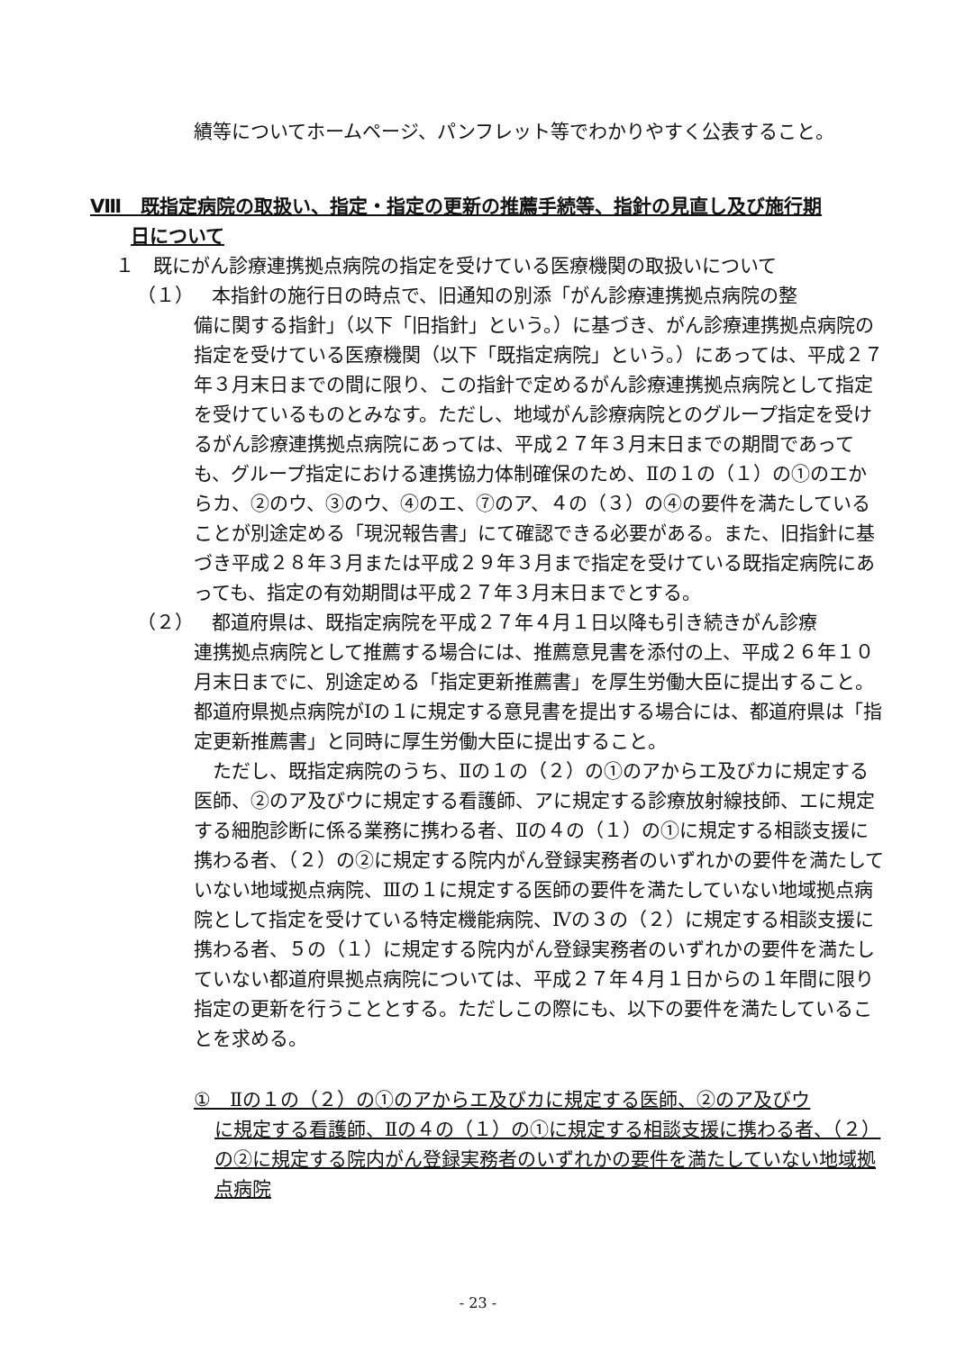績等についてホームページ、パンフレット等でわかりやすく公表すること。
Ⅷ　既指定病院の取扱い、指定・指定の更新の推薦手続等、指針の見直し及び施行期
日について
１　既にがん診療連携拠点病院の指定を受けている医療機関の取扱いについて
（１） 本指針の施行日の時点で、旧通知の別添「がん診療連携拠点病院の整
備に関する指針」（以下「旧指針」という。）に基づき、がん診療連携拠点病院の指定を受けている医療機関（以下「既指定病院」という。）にあっては、平成２７年３月末日までの間に限り、この指針で定めるがん診療連携拠点病院として指定を受けているものとみなす。ただし、地域がん診療病院とのグループ指定を受けるがん診療連携拠点病院にあっては、平成２７年３月末日までの期間であっても、グループ指定における連携協力体制確保のため、Ⅱの１の（１）の①のエからカ、②のウ、③のウ、④のエ、⑦のア、４の（３）の④の要件を満たしていることが別途定める「現況報告書」にて確認できる必要がある。また、旧指針に基づき平成２８年３月または平成２９年３月まで指定を受けている既指定病院にあっても、指定の有効期間は平成２７年３月末日までとする。
（２） 都道府県は、既指定病院を平成２７年４月１日以降も引き続きがん診療
連携拠点病院として推薦する場合には、推薦意見書を添付の上、平成２６年１０月末日までに、別途定める「指定更新推薦書」を厚生労働大臣に提出すること。都道府県拠点病院がⅠの１に規定する意見書を提出する場合には、都道府県は「指定更新推薦書」と同時に厚生労働大臣に提出すること。
　ただし、既指定病院のうち、Ⅱの１の（２）の①のアからエ及びカに規定する医師、②のア及びウに規定する看護師、アに規定する診療放射線技師、エに規定する細胞診断に係る業務に携わる者、Ⅱの４の（１）の①に規定する相談支援に携わる者、（２）の②に規定する院内がん登録実務者のいずれかの要件を満たしていない地域拠点病院、Ⅲの１に規定する医師の要件を満たしていない地域拠点病院として指定を受けている特定機能病院、Ⅳの３の（２）に規定する相談支援に携わる者、５の（１）に規定する院内がん登録実務者のいずれかの要件を満たしていない都道府県拠点病院については、平成２７年４月１日からの１年間に限り指定の更新を行うこととする。ただしこの際にも、以下の要件を満たしていることを求める。
①　Ⅱの１の（２）の①のアからエ及びカに規定する医師、②のア及びウ
に規定する看護師、Ⅱの４の（１）の①に規定する相談支援に携わる者、（２）の②に規定する院内がん登録実務者のいずれかの要件を満たしていない地域拠点病院
- 23 -